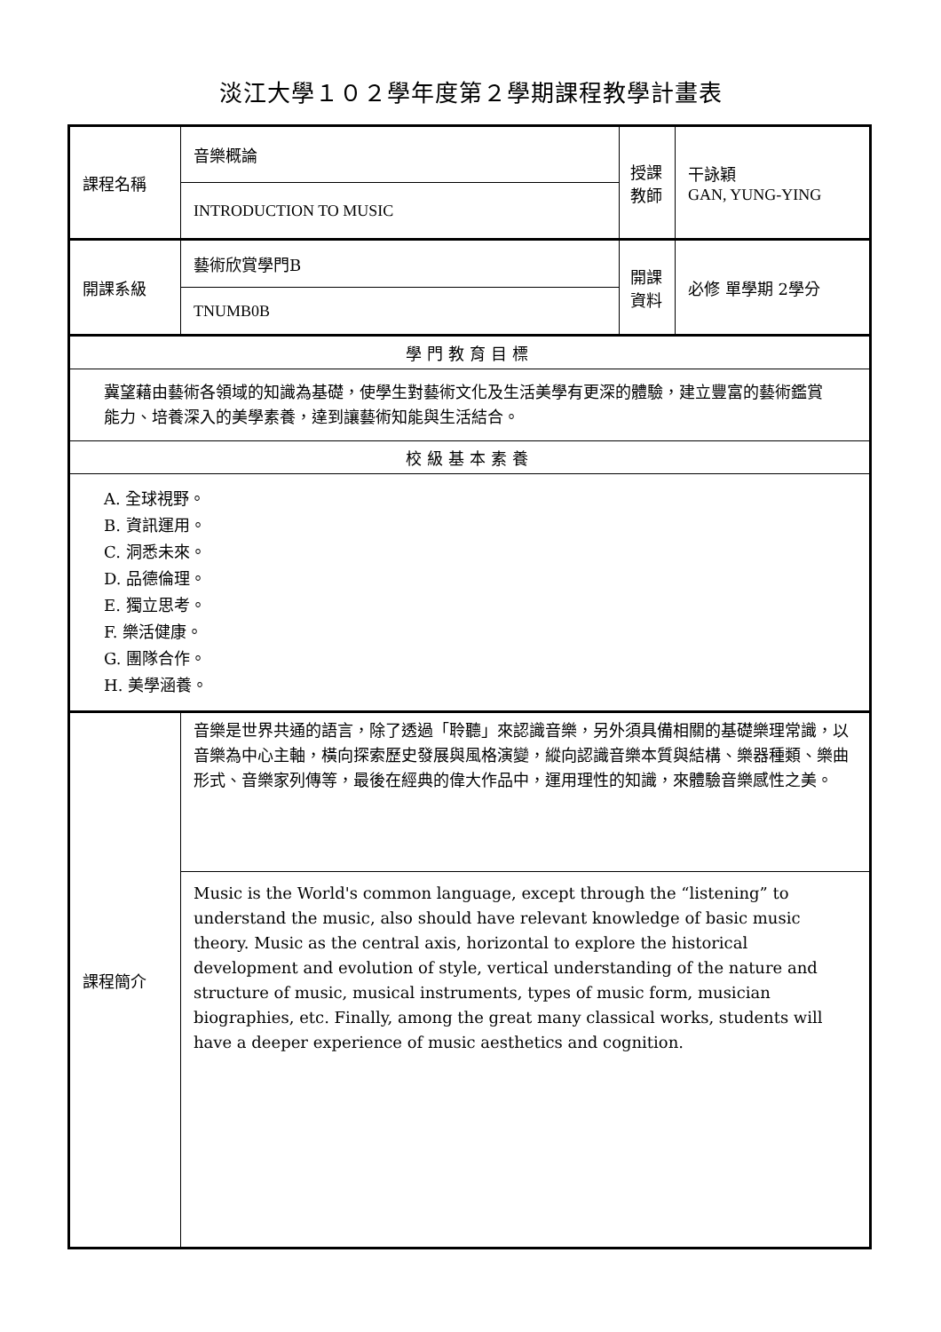淡江大學１０２學年度第２學期課程教學計畫表
| 課程名稱 | 音樂概論 | 授課 教師 | 干詠穎 GAN, YUNG-YING |
| | INTRODUCTION TO MUSIC | | |
| 開課系級 | 藝術欣賞學門B | 開課 資料 | 必修 單學期 2學分 |
| | TNUMB0B | | |
| 學門教育目標 | | | |
| 冀望藉由藝術各領域的知識為基礎，使學生對藝術文化及生活美學有更深的體驗，建立豐富的藝術鑑賞能力、培養深入的美學素養，達到讓藝術知能與生活結合。 | | | |
| 校級基本素養 | | | |
| A. 全球視野。 B. 資訊運用。 C. 洞悉未來。 D. 品德倫理。 E. 獨立思考。 F. 樂活健康。 G. 團隊合作。 H. 美學涵養。 | | | |
| 課程簡介 | 音樂是世界共通的語言，除了透過「聆聽」來認識音樂，另外須具備相關的基礎樂理常識，以音樂為中心主軸，橫向探索歷史發展與風格演變，縱向認識音樂本質與結構、樂器種類、樂曲形式、音樂家列傳等，最後在經典的偉大作品中，運用理性的知識，來體驗音樂感性之美。 | | |
| | Music is the World's common language, except through the “listening” to understand the music, also should have relevant knowledge of basic music theory. Music as the central axis, horizontal to explore the historical development and evolution of style, vertical understanding of the nature and structure of music, musical instruments, types of music form, musician biographies, etc. Finally, among the great many classical works, students will have a deeper experience of music aesthetics and cognition. | | |